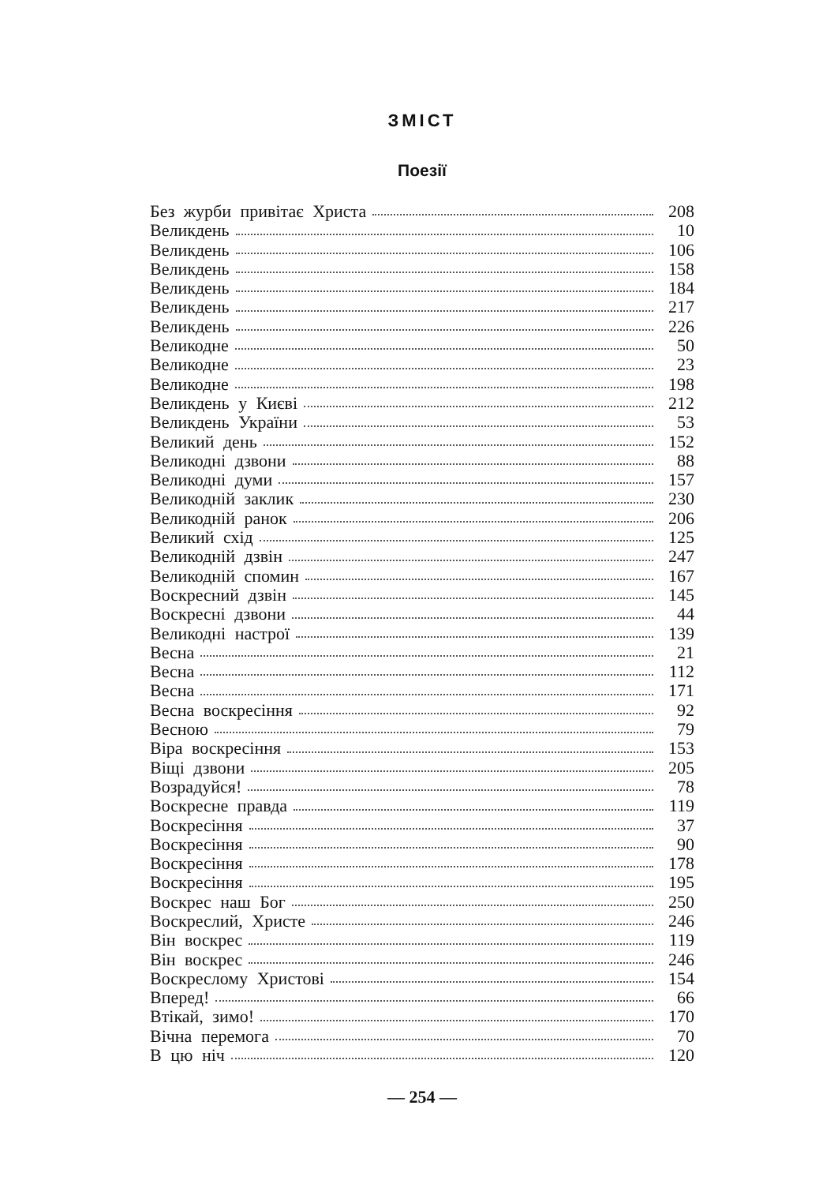ЗМІСТ
Поезії
Без журби привітає Христа 208
Великдень 10
Великдень 106
Великдень 158
Великдень 184
Великдень 217
Великдень 226
Великодне 50
Великодне 23
Великодне 198
Великдень у Києві 212
Великдень України 53
Великий день 152
Великодні дзвони 88
Великодні думи 157
Великодній заклик 230
Великодній ранок 206
Великий схід 125
Великодній дзвін 247
Великодній спомин 167
Воскресний дзвін 145
Воскресні дзвони 44
Великодні настрої 139
Весна 21
Весна 112
Весна 171
Весна воскресіння 92
Весною 79
Віра воскресіння 153
Віщі дзвони 205
Возрадуйся! 78
Воскресне правда 119
Воскресіння 37
Воскресіння 90
Воскресіння 178
Воскресіння 195
Воскрес наш Бог 250
Воскреслий, Христе 246
Він воскрес 119
Він воскрес 246
Воскреслому Христові 154
Вперед! 66
Втікай, зимо! 170
Вічна перемога 70
В цю ніч 120
— 254 —